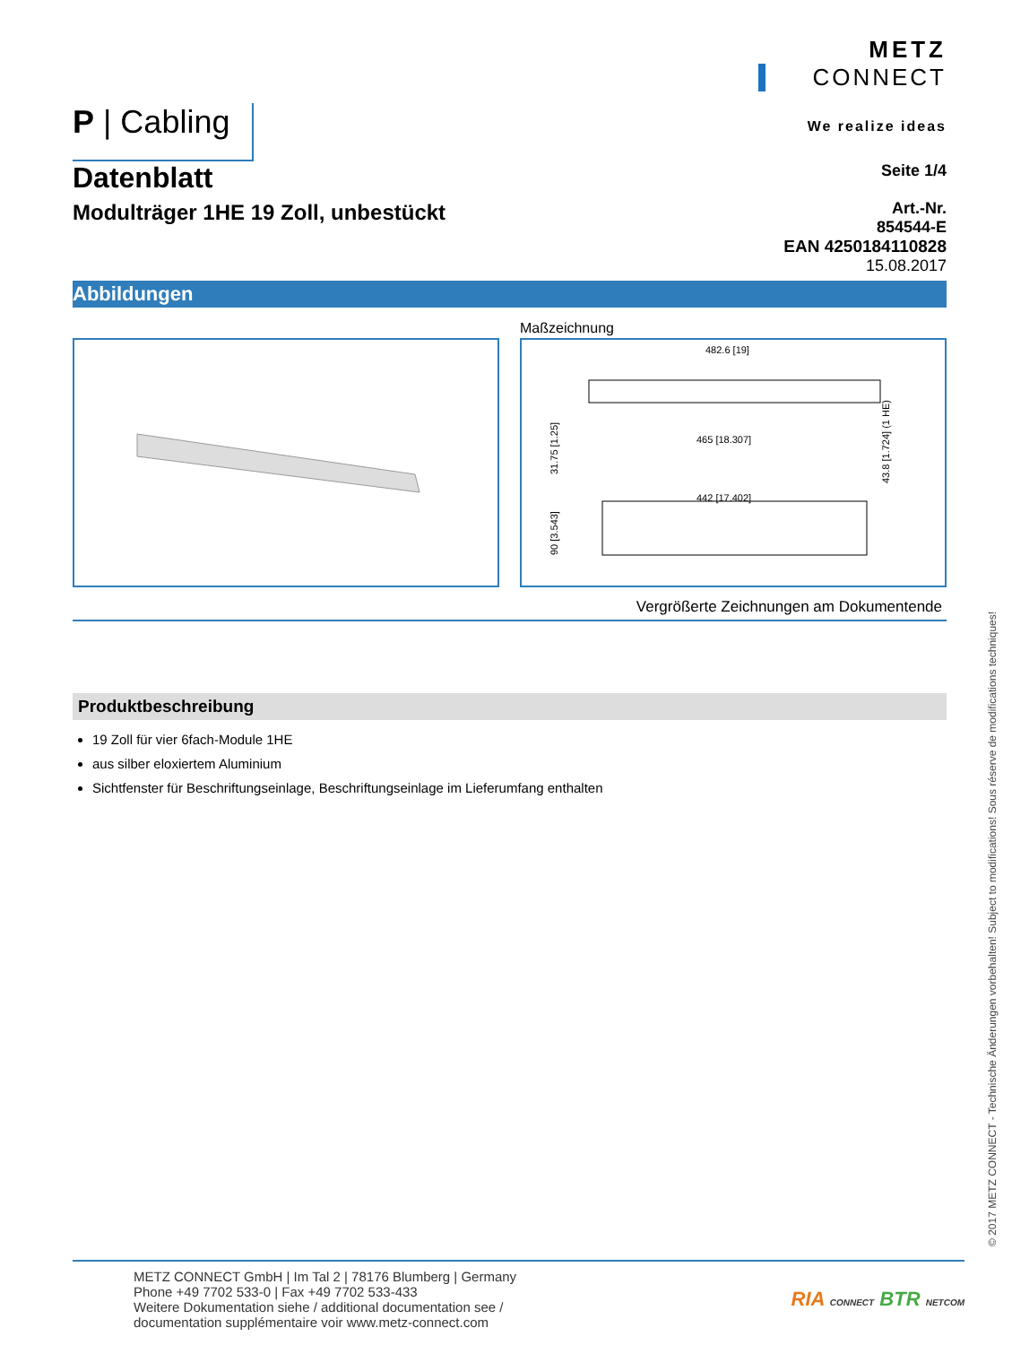P | Cabling
METZ
CONNECT
We realize ideas
Datenblatt
Modulträger 1HE 19 Zoll, unbestückt
Seite 1/4
Art.-Nr.
854544-E
EAN 4250184110828
15.08.2017
Abbildungen
Maßzeichnung
482.6 [19]
465 [18.307]
442 [17.402]
31.75 [1.25]
90 [3.543]
43.8 [1.724] (1 HE)
Vergrößerte Zeichnungen am Dokumentende
Produktbeschreibung
19 Zoll für vier 6fach-Module 1HE
aus silber eloxiertem Aluminium
Sichtfenster für Beschriftungseinlage, Beschriftungseinlage im Lieferumfang enthalten
METZ CONNECT GmbH | Im Tal 2 | 78176 Blumberg | Germany
Phone +49 7702 533-0 | Fax +49 7702 533-433
Weitere Dokumentation siehe / additional documentation see /
documentation supplémentaire voir www.metz-connect.com
RIA CONNECT BTR NETCOM
© 2017 METZ CONNECT - Technische Änderungen vorbehalten! Subject to modifications! Sous réserve de modifications techniques!